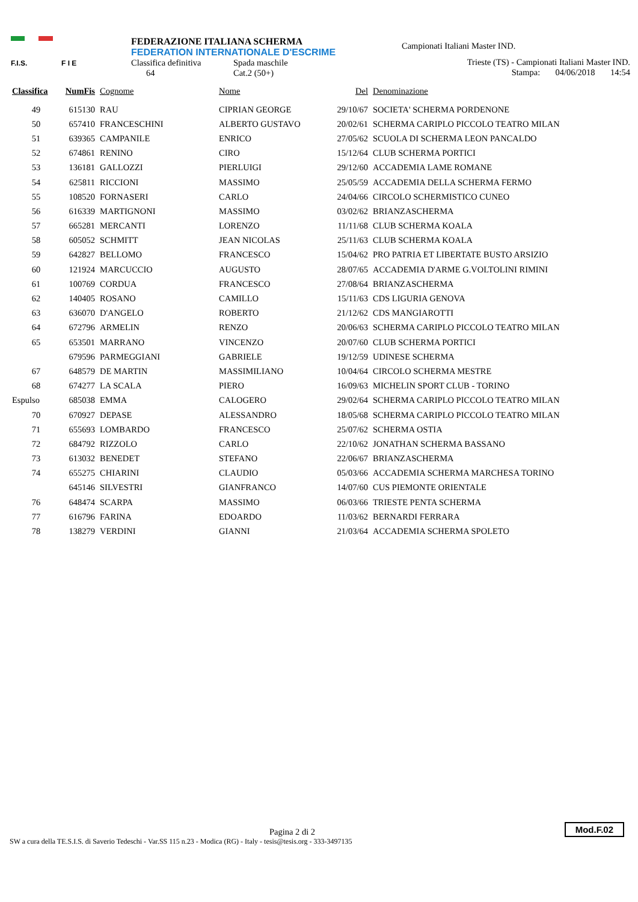F.I.S. F I E
FEDERAZIONE ITALIANA SCHERMA
FEDERATION INTERNATIONALE D'ESCRIME
Classifica definitiva Spada maschile
64 Cat.2 (50+)
Campionati Italiani Master IND.
Trieste (TS) - Campionati Italiani Master IND.
Stampa: 04/06/2018 14:54
| Classifica | NumFis | Cognome | Nome | Del | Denominazione |
| --- | --- | --- | --- | --- | --- |
| 49 | 615130 | RAU | CIPRIAN GEORGE | 29/10/67 | SOCIETA' SCHERMA PORDENONE |
| 50 | 657410 | FRANCESCHINI | ALBERTO GUSTAVO | 20/02/61 | SCHERMA CARIPLO PICCOLO TEATRO MILAN |
| 51 | 639365 | CAMPANILE | ENRICO | 27/05/62 | SCUOLA DI SCHERMA LEON PANCALDO |
| 52 | 674861 | RENINO | CIRO | 15/12/64 | CLUB SCHERMA PORTICI |
| 53 | 136181 | GALLOZZI | PIERLUIGI | 29/12/60 | ACCADEMIA LAME ROMANE |
| 54 | 625811 | RICCIONI | MASSIMO | 25/05/59 | ACCADEMIA DELLA SCHERMA FERMO |
| 55 | 108520 | FORNASERI | CARLO | 24/04/66 | CIRCOLO SCHERMISTICO CUNEO |
| 56 | 616339 | MARTIGNONI | MASSIMO | 03/02/62 | BRIANZASCHERMA |
| 57 | 665281 | MERCANTI | LORENZO | 11/11/68 | CLUB SCHERMA KOALA |
| 58 | 605052 | SCHMITT | JEAN NICOLAS | 25/11/63 | CLUB SCHERMA KOALA |
| 59 | 642827 | BELLOMO | FRANCESCO | 15/04/62 | PRO PATRIA ET LIBERTATE BUSTO ARSIZIO |
| 60 | 121924 | MARCUCCIO | AUGUSTO | 28/07/65 | ACCADEMIA D'ARME G.VOLTOLINI RIMINI |
| 61 | 100769 | CORDUA | FRANCESCO | 27/08/64 | BRIANZASCHERMA |
| 62 | 140405 | ROSANO | CAMILLO | 15/11/63 | CDS LIGURIA GENOVA |
| 63 | 636070 | D'ANGELO | ROBERTO | 21/12/62 | CDS MANGIAROTTI |
| 64 | 672796 | ARMELIN | RENZO | 20/06/63 | SCHERMA CARIPLO PICCOLO TEATRO MILAN |
| 65 | 653501 | MARRANO | VINCENZO | 20/07/60 | CLUB SCHERMA PORTICI |
| | 679596 | PARMEGGIANI | GABRIELE | 19/12/59 | UDINESE SCHERMA |
| 67 | 648579 | DE MARTIN | MASSIMILIANO | 10/04/64 | CIRCOLO SCHERMA MESTRE |
| 68 | 674277 | LA SCALA | PIERO | 16/09/63 | MICHELIN SPORT CLUB - TORINO |
| Espulso | 685038 | EMMA | CALOGERO | 29/02/64 | SCHERMA CARIPLO PICCOLO TEATRO MILAN |
| 70 | 670927 | DEPASE | ALESSANDRO | 18/05/68 | SCHERMA CARIPLO PICCOLO TEATRO MILAN |
| 71 | 655693 | LOMBARDO | FRANCESCO | 25/07/62 | SCHERMA OSTIA |
| 72 | 684792 | RIZZOLO | CARLO | 22/10/62 | JONATHAN SCHERMA BASSANO |
| 73 | 613032 | BENEDET | STEFANO | 22/06/67 | BRIANZASCHERMA |
| 74 | 655275 | CHIARINI | CLAUDIO | 05/03/66 | ACCADEMIA SCHERMA MARCHESA TORINO |
| | 645146 | SILVESTRI | GIANFRANCO | 14/07/60 | CUS PIEMONTE ORIENTALE |
| 76 | 648474 | SCARPA | MASSIMO | 06/03/66 | TRIESTE PENTA SCHERMA |
| 77 | 616796 | FARINA | EDOARDO | 11/03/62 | BERNARDI FERRARA |
| 78 | 138279 | VERDINI | GIANNI | 21/03/64 | ACCADEMIA SCHERMA SPOLETO |
Pagina 2 di 2
SW a cura della TE.S.I.S. di Saverio Tedeschi - Var.SS 115 n.23 - Modica (RG) - Italy - tesis@tesis.org - 333-3497135
Mod.F.02